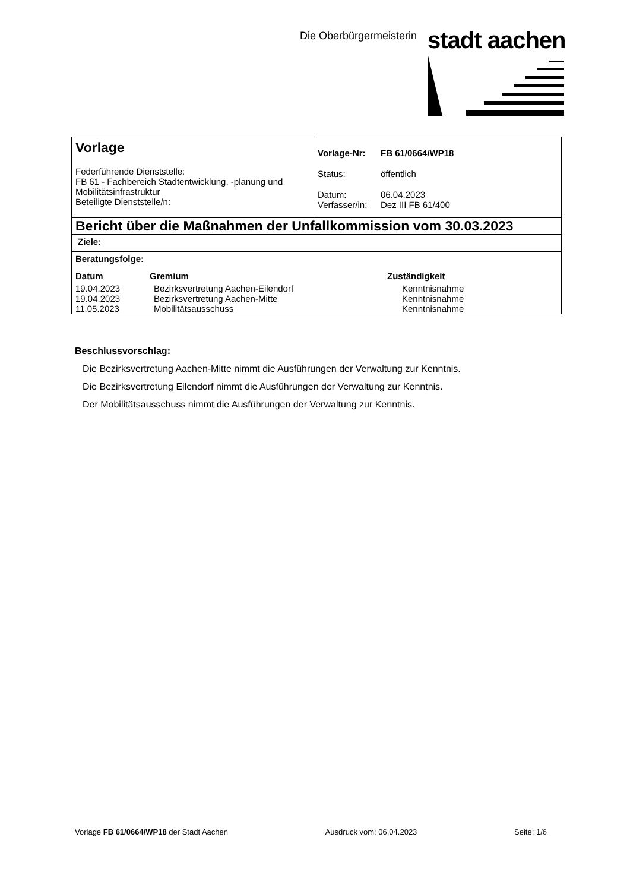Die Oberbürgermeisterin stadt aachen
| Vorlage Federführende Dienststelle: FB 61 - Fachbereich Stadtentwicklung, -planung und Mobilitätsinfrastruktur Beteiligte Dienststelle/n: | / Vorlage-Nr: / FB 61/0664/WP18 / / Status: / öffentlich / / Datum: Verfasser/in: / 06.04.2023 Dez III FB 61/400 / |
| Bericht über die Maßnahmen der Unfallkommission vom 30.03.2023 | |
| Ziele: | |
| Beratungsfolge: / Datum / Gremium / Zuständigkeit / / 19.04.2023 19.04.2023 11.05.2023 / Bezirksvertretung Aachen-Eilendorf Bezirksvertretung Aachen-Mitte Mobilitätsausschuss / Kenntnisnahme Kenntnisnahme Kenntnisnahme / | |
Beschlussvorschlag:
Die Bezirksvertretung Aachen-Mitte nimmt die Ausführungen der Verwaltung zur Kenntnis.
Die Bezirksvertretung Eilendorf nimmt die Ausführungen der Verwaltung zur Kenntnis.
Der Mobilitätsausschuss nimmt die Ausführungen der Verwaltung zur Kenntnis.
Vorlage FB 61/0664/WP18 der Stadt Aachen Ausdruck vom: 06.04.2023 Seite: 1/6